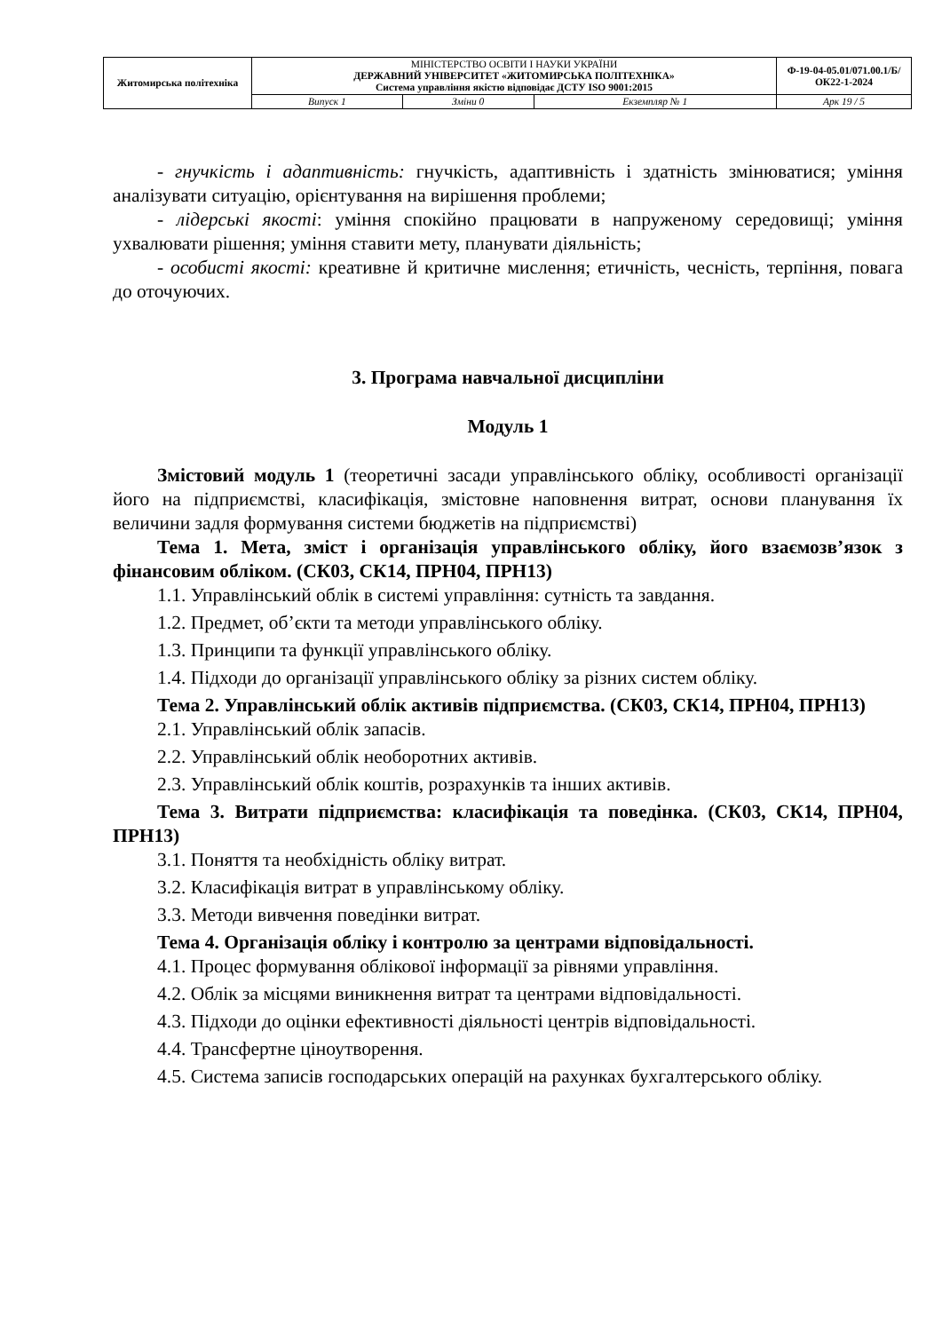| Житомирська політехніка | МІНІСТЕРСТВО ОСВІТИ І НАУКИ УКРАЇНИ ДЕРЖАВНИЙ УНІВЕРСИТЕТ «ЖИТОМИРСЬКА ПОЛІТЕХНІКА» Система управління якістю відповідає ДСТУ ISO 9001:2015 | | | Ф-19-04-05.01/071.00.1/Б/ОК22-1-2024 |
| | Випуск 1 | Зміни 0 | Екземпляр № 1 | Арк 19 / 5 |
- гнучкість і адаптивність: гнучкість, адаптивність і здатність змінюватися; уміння аналізувати ситуацію, орієнтування на вирішення проблеми;
- лідерські якості: уміння спокійно працювати в напруженому середовищі; уміння ухвалювати рішення; уміння ставити мету, планувати діяльність;
- особисті якості: креативне й критичне мислення; етичність, чесність, терпіння, повага до оточуючих.
3. Програма навчальної дисципліни
Модуль 1
Змістовий модуль 1 (теоретичні засади управлінського обліку, особливості організації його на підприємстві, класифікація, змістовне наповнення витрат, основи планування їх величини задля формування системи бюджетів на підприємстві)
Тема 1. Мета, зміст і організація управлінського обліку, його взаємозв’язок з фінансовим обліком. (СК03, СК14, ПРН04, ПРН13)
1.1. Управлінський облік в системі управління: сутність та завдання.
1.2. Предмет, об’єкти та методи управлінського обліку.
1.3. Принципи та функції управлінського обліку.
1.4. Підходи до організації управлінського обліку за різних систем обліку.
Тема 2. Управлінський облік активів підприємства. (СК03, СК14, ПРН04, ПРН13)
2.1. Управлінський облік запасів.
2.2. Управлінський облік необоротних активів.
2.3. Управлінський облік коштів, розрахунків та інших активів.
Тема 3. Витрати підприємства: класифікація та поведінка. (СК03, СК14, ПРН04, ПРН13)
3.1. Поняття та необхідність обліку витрат.
3.2. Класифікація витрат в управлінському обліку.
3.3. Методи вивчення поведінки витрат.
Тема 4. Організація обліку і контролю за центрами відповідальності.
4.1. Процес формування облікової інформації за рівнями управління.
4.2. Облік за місцями виникнення витрат та центрами відповідальності.
4.3. Підходи до оцінки ефективності діяльності центрів відповідальності.
4.4. Трансфертне ціноутворення.
4.5. Система записів господарських операцій на рахунках бухгалтерського обліку.